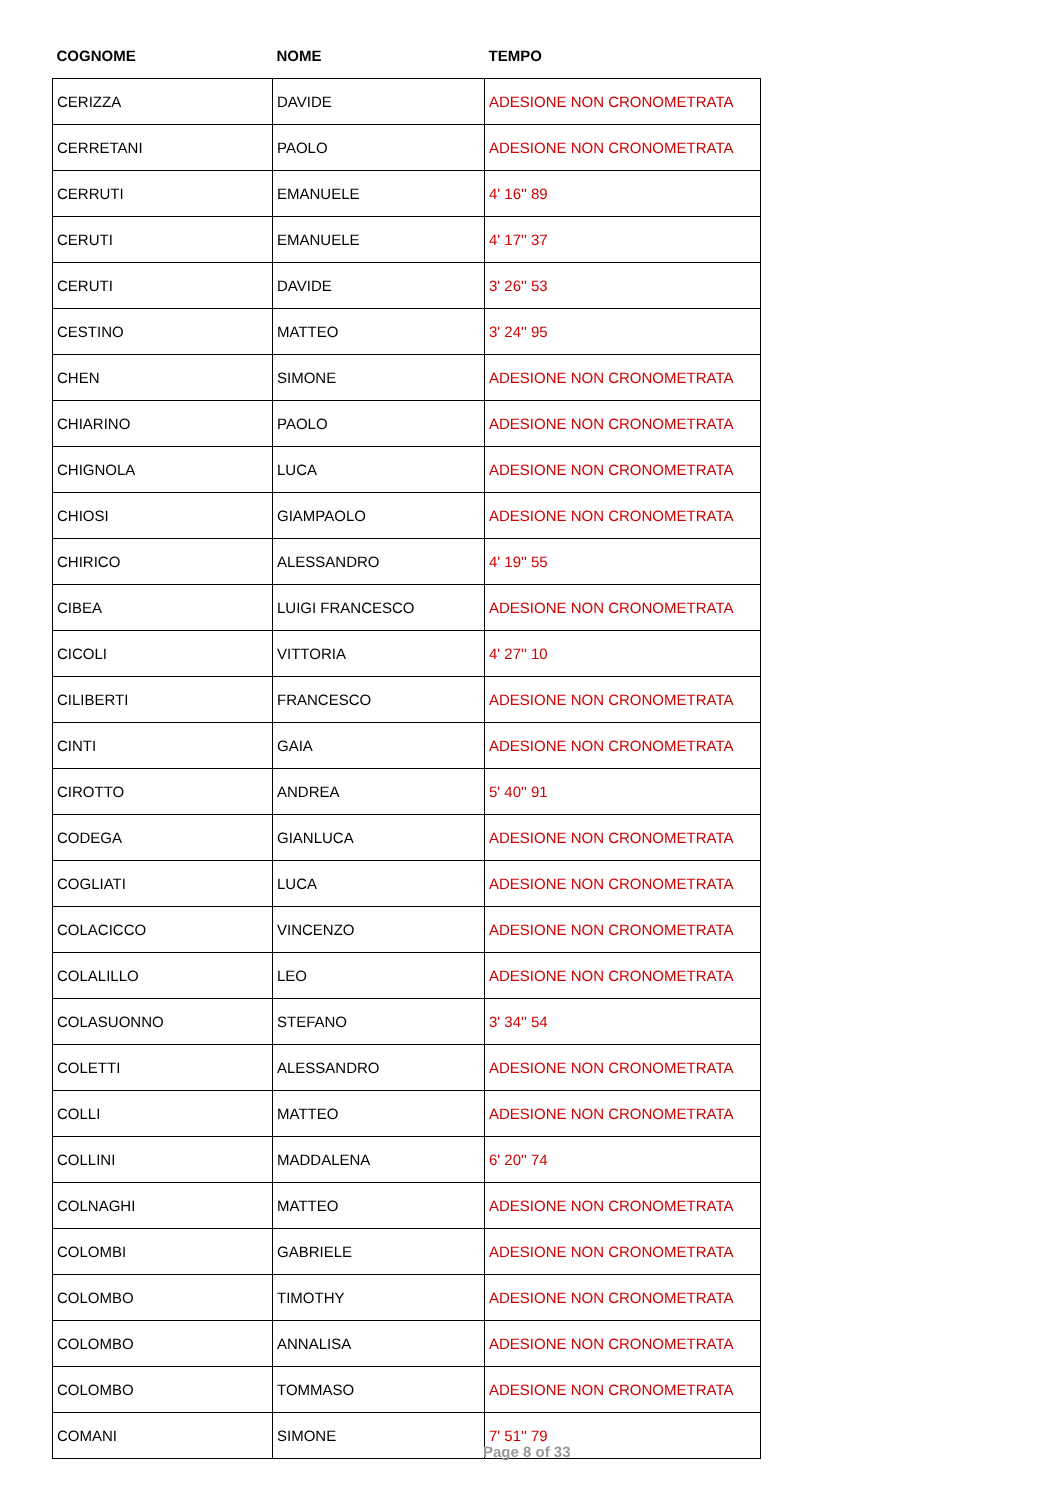| COGNOME | NOME | TEMPO |
| --- | --- | --- |
| CERIZZA | DAVIDE | ADESIONE NON CRONOMETRATA |
| CERRETANI | PAOLO | ADESIONE NON CRONOMETRATA |
| CERRUTI | EMANUELE | 4' 16'' 89 |
| CERUTI | EMANUELE | 4' 17'' 37 |
| CERUTI | DAVIDE | 3' 26'' 53 |
| CESTINO | MATTEO | 3' 24'' 95 |
| CHEN | SIMONE | ADESIONE NON CRONOMETRATA |
| CHIARINO | PAOLO | ADESIONE NON CRONOMETRATA |
| CHIGNOLA | LUCA | ADESIONE NON CRONOMETRATA |
| CHIOSI | GIAMPAOLO | ADESIONE NON CRONOMETRATA |
| CHIRICO | ALESSANDRO | 4' 19'' 55 |
| CIBEA | LUIGI FRANCESCO | ADESIONE NON CRONOMETRATA |
| CICOLI | VITTORIA | 4' 27'' 10 |
| CILIBERTI | FRANCESCO | ADESIONE NON CRONOMETRATA |
| CINTI | GAIA | ADESIONE NON CRONOMETRATA |
| CIROTTO | ANDREA | 5' 40'' 91 |
| CODEGA | GIANLUCA | ADESIONE NON CRONOMETRATA |
| COGLIATI | LUCA | ADESIONE NON CRONOMETRATA |
| COLACICCO | VINCENZO | ADESIONE NON CRONOMETRATA |
| COLALILLO | LEO | ADESIONE NON CRONOMETRATA |
| COLASUONNO | STEFANO | 3' 34'' 54 |
| COLETTI | ALESSANDRO | ADESIONE NON CRONOMETRATA |
| COLLI | MATTEO | ADESIONE NON CRONOMETRATA |
| COLLINI | MADDALENA | 6' 20'' 74 |
| COLNAGHI | MATTEO | ADESIONE NON CRONOMETRATA |
| COLOMBI | GABRIELE | ADESIONE NON CRONOMETRATA |
| COLOMBO | TIMOTHY | ADESIONE NON CRONOMETRATA |
| COLOMBO | ANNALISA | ADESIONE NON CRONOMETRATA |
| COLOMBO | TOMMASO | ADESIONE NON CRONOMETRATA |
| COMANI | SIMONE | 7' 51'' 79 |
Page 8 of 33